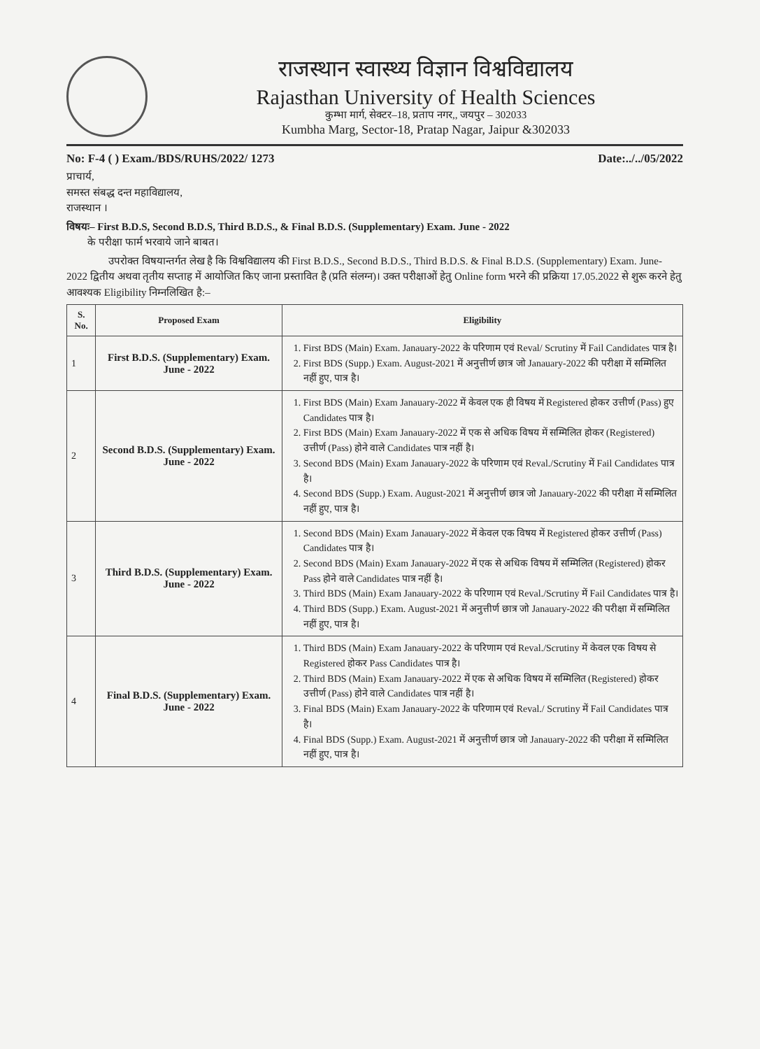राजस्थान स्वास्थ्य विज्ञान विश्वविद्यालय
Rajasthan University of Health Sciences
कुम्भा मार्ग, सेक्टर–18, प्रताप नगर,, जयपुर – 302033
Kumbha Marg, Sector-18, Pratap Nagar, Jaipur &302033
No: F-4 ( ) Exam./BDS/RUHS/2022/ 1273 Date:../../05/2022
प्राचार्य,
समस्त संबद्ध दन्त महाविद्यालय,
राजस्थान ।
विषयः– First B.D.S, Second B.D.S, Third B.D.S., & Final B.D.S. (Supplementary) Exam. June - 2022
के परीक्षा फार्म भरवाये जाने बाबत।
उपरोक्त विषयान्तर्गत लेख है कि विश्वविद्यालय की First B.D.S., Second B.D.S., Third B.D.S. & Final B.D.S. (Supplementary) Exam. June- 2022 द्वितीय अथवा तृतीय सप्ताह में आयोजित किए जाना प्रस्तावित है (प्रति संलग्न)। उक्त परीक्षाओं हेतु Online form भरने की प्रक्रिया 17.05.2022 से शुरू करने हेतु आवश्यक Eligibility निम्नलिखित है:–
| S. No. | Proposed Exam | Eligibility |
| --- | --- | --- |
| 1 | First B.D.S. (Supplementary) Exam. June - 2022 | 1. First BDS (Main) Exam. Janauary-2022 के परिणाम एवं Reval/ Scrutiny में Fail Candidates पात्र है। 2. First BDS (Supp.) Exam. August-2021 में अनुत्तीर्ण छात्र जो Janauary-2022 की परीक्षा में सम्मिलित नहीं हुए, पात्र है। |
| 2 | Second B.D.S. (Supplementary) Exam. June - 2022 | 1. First BDS (Main) Exam Janauary-2022 में केवल एक ही विषय में Registered होकर उत्तीर्ण (Pass) हुए Candidates पात्र है। 2. First BDS (Main) Exam Janauary-2022 में एक से अधिक विषय में सम्मिलित होकर (Registered) उत्तीर्ण (Pass) होने वाले Candidates पात्र नहीं है। 3. Second BDS (Main) Exam Janauary-2022 के परिणाम एवं Reval./Scrutiny में Fail Candidates पात्र है। 4. Second BDS (Supp.) Exam. August-2021 में अनुत्तीर्ण छात्र जो Janauary-2022 की परीक्षा में सम्मिलित नहीं हुए, पात्र है। |
| 3 | Third B.D.S. (Supplementary) Exam. June - 2022 | 1. Second BDS (Main) Exam Janauary-2022 में केवल एक विषय में Registered होकर उत्तीर्ण (Pass) Candidates पात्र है। 2. Second BDS (Main) Exam Janauary-2022 में एक से अधिक विषय में सम्मिलित (Registered) होकर Pass होने वाले Candidates पात्र नहीं है। 3. Third BDS (Main) Exam Janauary-2022 के परिणाम एवं Reval./Scrutiny में Fail Candidates पात्र है। 4. Third BDS (Supp.) Exam. August-2021 में अनुत्तीर्ण छात्र जो Janauary-2022 की परीक्षा में सम्मिलित नहीं हुए, पात्र है। |
| 4 | Final B.D.S. (Supplementary) Exam. June - 2022 | 1. Third BDS (Main) Exam Janauary-2022 के परिणाम एवं Reval./Scrutiny में केवल एक विषय से Registered होकर Pass Candidates पात्र है। 2. Third BDS (Main) Exam Janauary-2022 में एक से अधिक विषय में सम्मिलित (Registered) होकर उत्तीर्ण (Pass) होने वाले Candidates पात्र नहीं है। 3. Final BDS (Main) Exam Janauary-2022 के परिणाम एवं Reval./ Scrutiny में Fail Candidates पात्र है। 4. Final BDS (Supp.) Exam. August-2021 में अनुत्तीर्ण छात्र जो Janauary-2022 की परीक्षा में सम्मिलित नहीं हुए, पात्र है। |